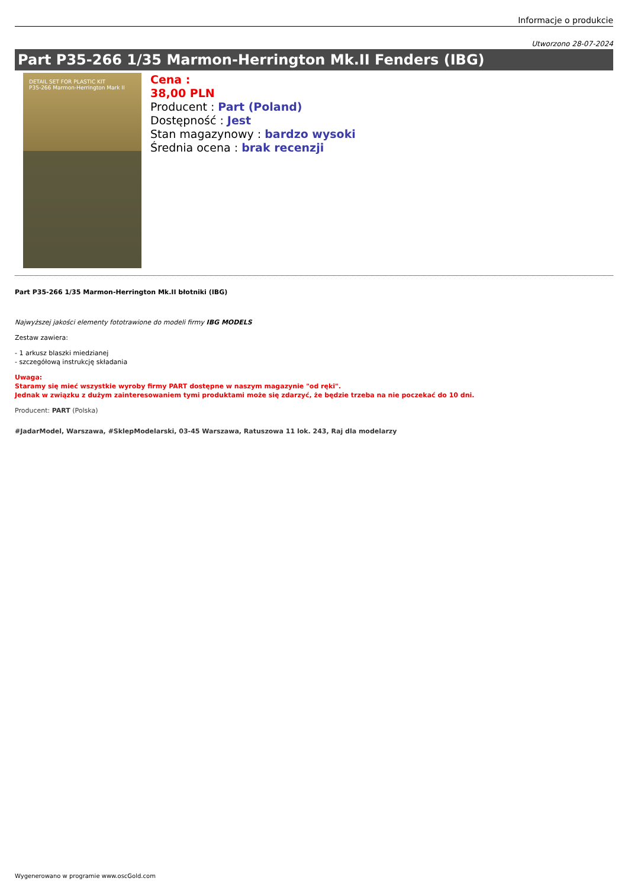Informacje o produkcie
Utworzono 28-07-2024
Part P35-266 1/35 Marmon-Herrington Mk.II Fenders (IBG)
DETAIL SET FOR PLASTIC KIT
P35-266 Marmon-Herrington Mark II
Cena :
38,00 PLN
Producent : Part (Poland)
Dostępność : Jest
Stan magazynowy : bardzo wysoki
Średnia ocena : brak recenzji
Part P35-266 1/35 Marmon-Herrington Mk.II błotniki (IBG)
Najwyższej jakości elementy fototrawione do modeli firmy IBG MODELS
Zestaw zawiera:
- 1 arkusz blaszki miedzianej
- szczegółową instrukcję składania
Uwaga:
Staramy się mieć wszystkie wyroby firmy PART dostępne w naszym magazynie "od ręki".
Jednak w związku z dużym zainteresowaniem tymi produktami może się zdarzyć, że będzie trzeba na nie poczekać do 10 dni.
Producent: PART (Polska)
#JadarModel, Warszawa, #SklepModelarski, 03-45 Warszawa, Ratuszowa 11 lok. 243, Raj dla modelarzy
Wygenerowano w programie www.oscGold.com